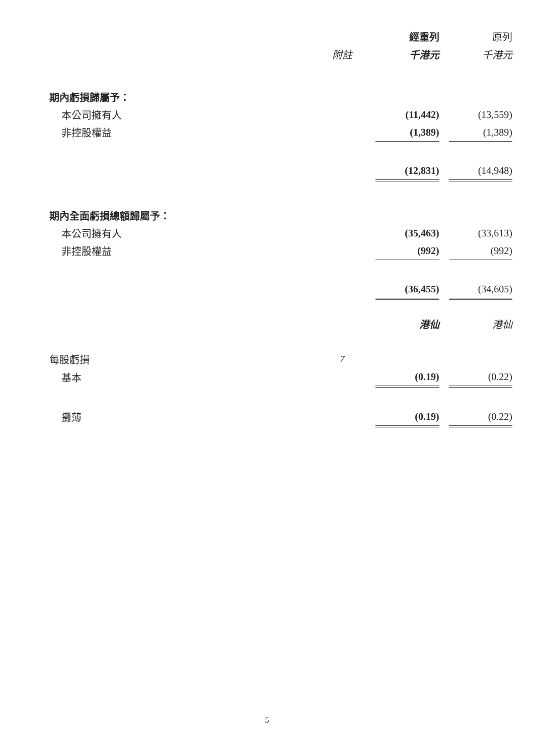| | | 經重列 | | 原列 |
| --- | --- | --- | --- | --- |
| | 附註 | 千港元 | | 千港元 |
| 期內虧損歸屬予： | | | | |
| 本公司擁有人 | | (11,442) | | (13,559) |
| 非控股權益 | | (1,389) | | (1,389) |
| | | (12,831) | | (14,948) |
| 期內全面虧損總額歸屬予： | | | | |
| 本公司擁有人 | | (35,463) | | (33,613) |
| 非控股權益 | | (992) | | (992) |
| | | (36,455) | | (34,605) |
| | | 港仙 | | 港仙 |
| 每股虧損 | 7 | | | |
| 基本 | | (0.19) | | (0.22) |
| 攤薄 | | (0.19) | | (0.22) |
5